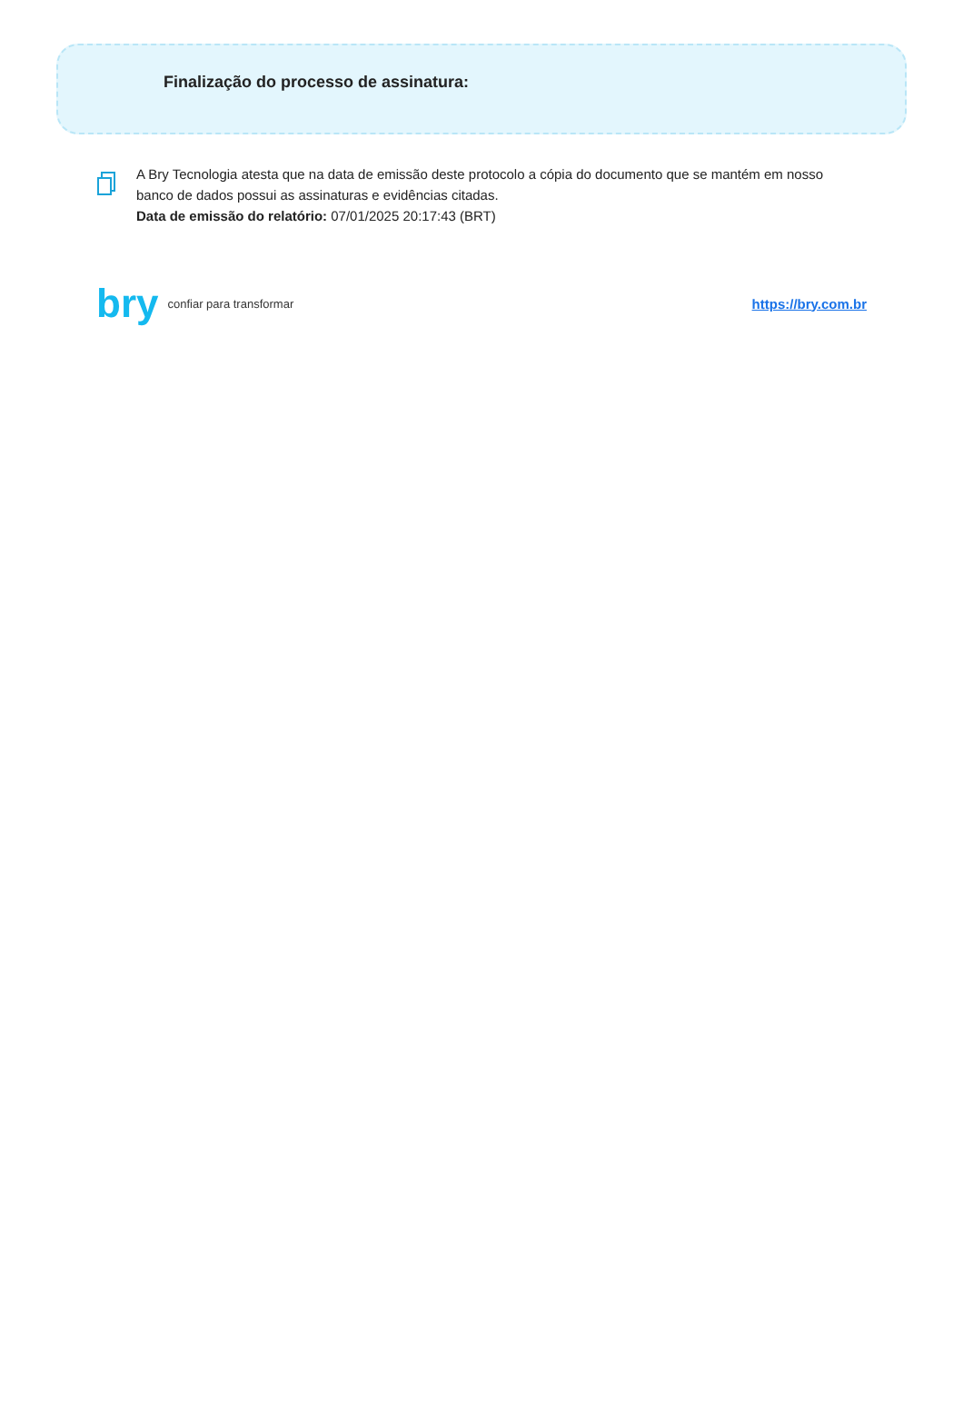Finalização do processo de assinatura:
A Bry Tecnologia atesta que na data de emissão deste protocolo a cópia do documento que se mantém em nosso banco de dados possui as assinaturas e evidências citadas.
Data de emissão do relatório: 07/01/2025 20:17:43 (BRT)
bry confiar para transformar
https://bry.com.br